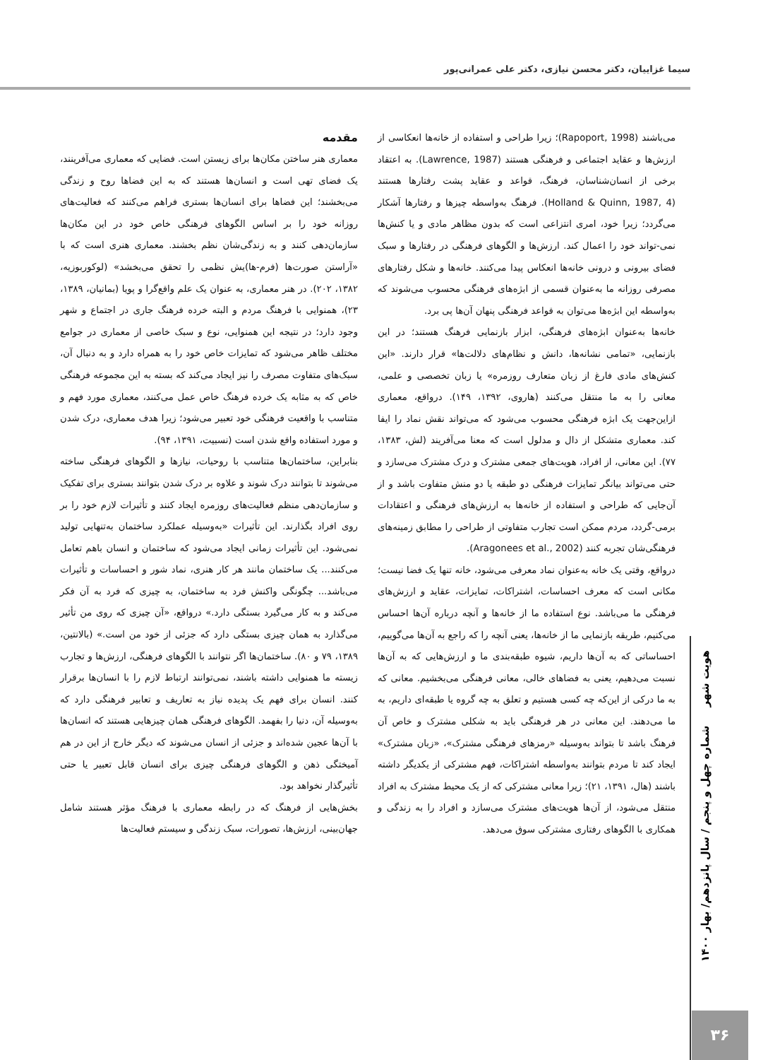سیما غزاییان، دکتر محسن نیازی، دکتر علی عمرانی‌پور
مقدمه
معماری هنر ساختن مکان‌ها برای زیستن است. فضایی که معماری می‌آفرینند، یک فضای تهی است و انسان‌ها هستند که به این فضاها روح و زندگی می‌بخشند؛ این فضاها برای انسان‌ها بستری فراهم می‌کنند که فعالیت‌های روزانه خود را بر اساس الگوهای فرهنگی خاص خود در این مکان‌ها سازمان‌دهی کنند و به زندگی‌شان نظم بخشند. معماری هنری است که با «آراستن صورت‌ها (فرم-ها)یش نظمی را تحقق می‌بخشد» (لوکوربوزیه، ۱۳۸۲، ۲۰۲). در هنر معماری، به عنوان یک علم واقع‌گرا و پویا (بمانیان، ۱۳۸۹، ۲۳)، همنوایی با فرهنگ مردم و البته خرده فرهنگ جاری در اجتماع و شهر وجود دارد؛ در نتیجه این همنوایی، نوع و سبک خاصی از معماری در جوامع مختلف ظاهر می‌شود که تمایزات خاص خود را به همراه دارد و به دنبال آن، سبک‌های متفاوت مصرف را نیز ایجاد می‌کند که بسته به این مجموعه فرهنگی خاص که به مثابه یک خرده فرهنگ خاص عمل می‌کنند، معماری مورد فهم و متناسب با واقعیت فرهنگی خود تعبیر می‌شود؛ زیرا هدف معماری، درک شدن و مورد استفاده واقع شدن است (نسبیت، ۱۳۹۱، ۹۴).
بنابراین، ساختمان‌ها متناسب با روحیات، نیازها و الگوهای فرهنگی ساخته می‌شوند تا بتوانند درک شوند و علاوه بر درک شدن بتوانند بستری برای تفکیک و سازمان‌دهی منظم فعالیت‌های روزمره ایجاد کنند و تأثیرات لازم خود را بر روی افراد بگذارند. این تأثیرات «به‌وسیله عملکرد ساختمان به‌تنهایی تولید نمی‌شود. این تأثیرات زمانی ایجاد می‌شود که ساختمان و انسان باهم تعامل می‌کنند... یک ساختمان مانند هر کار هنری، نماد شور و احساسات و تأثیرات می‌باشد... چگونگی واکنش فرد به ساختمان، به چیزی که فرد به آن فکر می‌کند و به کار می‌گیرد بستگی دارد.» درواقع، «آن چیزی که روی من تأثیر می‌گذارد به همان چیزی بستگی دارد که جزئی از خود من است.» (بالانتین، ۱۳۸۹، ۷۹ و ۸۰). ساختمان‌ها اگر نتوانند با الگوهای فرهنگی، ارزش‌ها و تجارب زیسته ما همنوایی داشته باشند، نمی‌توانند ارتباط لازم را با انسان‌ها برقرار کنند. انسان برای فهم یک پدیده نیاز به تعاریف و تعابیر فرهنگی دارد که به‌وسیله آن، دنیا را بفهمد. الگوهای فرهنگی همان چیزهایی هستند که انسان‌ها با آن‌ها عجین شده‌اند و جزئی از انسان می‌شوند که دیگر خارج از این در هم آمیختگی ذهن و الگوهای فرهنگی چیزی برای انسان قابل تعبیر یا حتی تأثیرگذار نخواهد بود.
بخش‌هایی از فرهنگ که در رابطه معماری با فرهنگ مؤثر هستند شامل جهان‌بینی، ارزش‌ها، تصورات، سبک زندگی و سیستم فعالیت‌ها
می‌باشند (Rapoport, 1998)؛ زیرا طراحی و استفاده از خانه‌ها انعکاسی از ارزش‌ها و عقاید اجتماعی و فرهنگی هستند (Lawrence, 1987). به اعتقاد برخی از انسان‌شناسان، فرهنگ، قواعد و عقاید پشت رفتارها هستند (Holland & Quinn, 1987, 4). فرهنگ به‌واسطه چیزها و رفتارها آشکار می‌گردد؛ زیرا خود، امری انتزاعی است که بدون مظاهر مادی و یا کنش‌ها نمی‌-تواند خود را اعمال کند. ارزش‌ها و الگوهای فرهنگی در رفتارها و سبک فضای بیرونی و درونی خانه‌ها انعکاس پیدا می‌کنند. خانه‌ها و شکل رفتارهای مصرفی روزانه ما به‌عنوان قسمی از ابژه‌های فرهنگی محسوب می‌شوند که به‌واسطه این ابژه‌ها می‌توان به قواعد فرهنگی پنهان آن‌ها پی برد.
خانه‌ها به‌عنوان ابژه‌های فرهنگی، ابزار بازنمایی فرهنگ هستند؛ در این بازنمایی، «تمامی نشانه‌ها، دانش و نظام‌های دلالت‌ها» قرار دارند. «این کنش‌های مادی فارغ از زبان متعارف روزمره» یا زبان تخصصی و علمی، معانی را به ما منتقل می‌کنند (هاروی، ۱۳۹۲، ۱۴۹). درواقع، معماری ازاین‌جهت یک ابژه فرهنگی محسوب می‌شود که می‌تواند نقش نماد را ایفا کند. معماری متشکل از دال و مدلول است که معنا می‌آفریند (لش، ۱۳۸۳، ۷۷). این معانی، از افراد، هویت‌های جمعی مشترک و درک مشترک می‌سازد و حتی می‌تواند بیانگر تمایزات فرهنگی دو طبقه یا دو منش متفاوت باشد و از آن‌جایی که طراحی و استفاده از خانه‌ها به ارزش‌های فرهنگی و اعتقادات برمی-گردد، مردم ممکن است تجارب متفاوتی از طراحی را مطابق زمینه‌های فرهنگی‌شان تجربه کنند (Aragonees et al., 2002).
درواقع، وقتی یک خانه به‌عنوان نماد معرفی می‌شود، خانه تنها یک فضا نیست؛ مکانی است که معرف احساسات، اشتراکات، تمایزات، عقاید و ارزش‌های فرهنگی ما می‌باشد. نوع استفاده ما از خانه‌ها و آنچه درباره آن‌ها احساس می‌کنیم، طریقه بازنمایی ما از خانه‌ها، یعنی آنچه را که راجع به آن‌ها می‌گوییم، احساساتی که به آن‌ها داریم، شیوه طبقه‌بندی ما و ارزش‌هایی که به آن‌ها نسبت می‌دهیم، یعنی به فضاهای خالی، معانی فرهنگی می‌بخشیم. معانی که به ما درکی از این‌که چه کسی هستیم و تعلق به چه گروه یا طبقه‌ای داریم، به ما می‌دهند. این معانی در هر فرهنگی باید به شکلی مشترک و خاص آن فرهنگ باشد تا بتواند به‌وسیله «رمزهای فرهنگی مشترک»، «زبان مشترک» ایجاد کند تا مردم بتوانند به‌واسطه اشتراکات، فهم مشترکی از یکدیگر داشته باشند (هال، ۱۳۹۱، ۲۱)؛ زیرا معانی مشترکی که از یک محیط مشترک به افراد منتقل می‌شود، از آن‌ها هویت‌های مشترک می‌سازد و افراد را به زندگی و همکاری با الگوهای رفتاری مشترکی سوق می‌دهد.
هویت شهر شماره چهل و پنجم / سال پانزدهم/ بهار ۱۴۰۰
۳۶